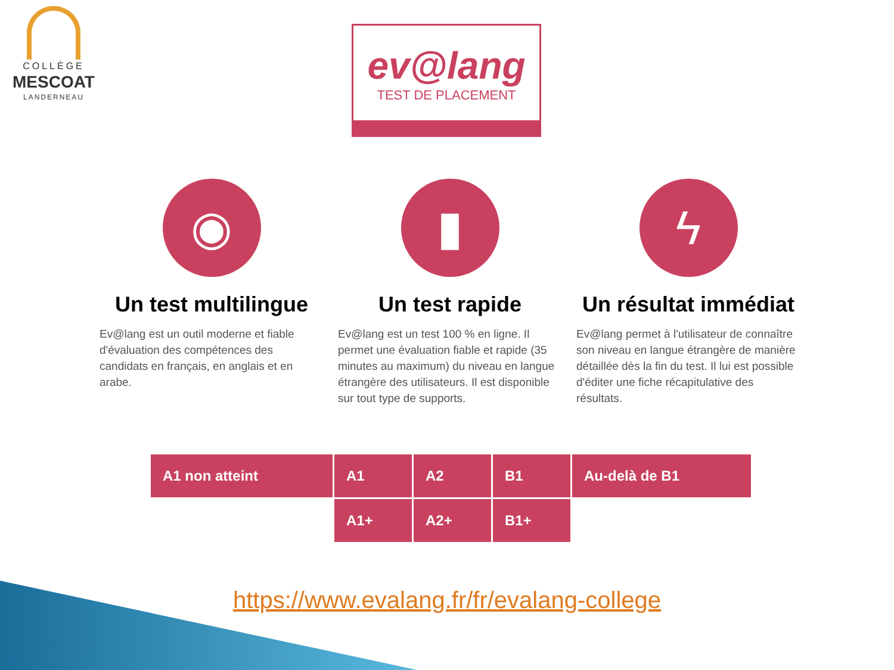COLLÈGE
MESCOAT
LANDERNEAU
ev@lang
TEST DE PLACEMENT
◉
Un test multilingue
Ev@lang est un outil moderne et fiable d'évaluation des compétences des candidats en français, en anglais et en arabe.
▮
Un test rapide
Ev@lang est un test 100 % en ligne. Il permet une évaluation fiable et rapide (35 minutes au maximum) du niveau en langue étrangère des utilisateurs. Il est disponible sur tout type de supports.
ϟ
Un résultat immédiat
Ev@lang permet à l'utilisateur de connaître son niveau en langue étrangère de manière détaillée dès la fin du test. Il lui est possible d'éditer une fiche récapitulative des résultats.
| A1 non atteint | A1 | A2 | B1 | Au-delà de B1 |
| | A1+ | A2+ | B1+ | |
https://www.evalang.fr/fr/evalang-college